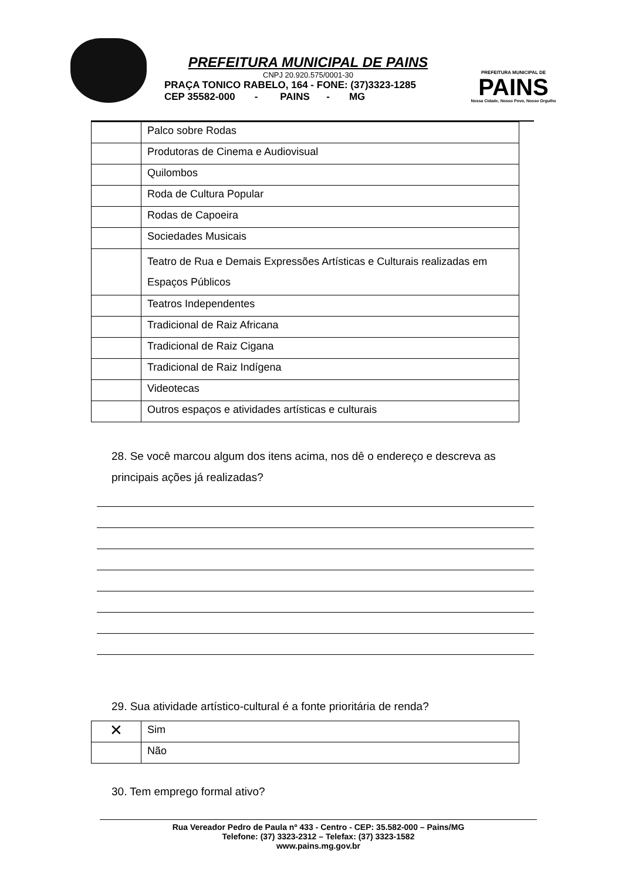PREFEITURA MUNICIPAL DE PAINS
CNPJ 20.920.575/0001-30
PRAÇA TONICO RABELO, 164 - FONE: (37)3323-1285
CEP 35582-000 - PAINS - MG
PREFEITURA MUNICIPAL DE
PAINS
Nossa Cidade, Nosso Povo, Nosso Orgulho
| | Palco sobre Rodas |
| | Produtoras de Cinema e Audiovisual |
| | Quilombos |
| | Roda de Cultura Popular |
| | Rodas de Capoeira |
| | Sociedades Musicais |
| | Teatro de Rua e Demais Expressões Artísticas e Culturais realizadas em Espaços Públicos |
| | Teatros Independentes |
| | Tradicional de Raiz Africana |
| | Tradicional de Raiz Cigana |
| | Tradicional de Raiz Indígena |
| | Videotecas |
| | Outros espaços e atividades artísticas e culturais |
28. Se você marcou algum dos itens acima, nos dê o endereço e descreva as principais ações já realizadas?
29. Sua atividade artístico-cultural é a fonte prioritária de renda?
| ✕ | Sim |
| | Não |
30. Tem emprego formal ativo?
Rua Vereador Pedro de Paula nº 433 - Centro - CEP: 35.582-000 – Pains/MG
Telefone: (37) 3323-2312 – Telefax: (37) 3323-1582
www.pains.mg.gov.br